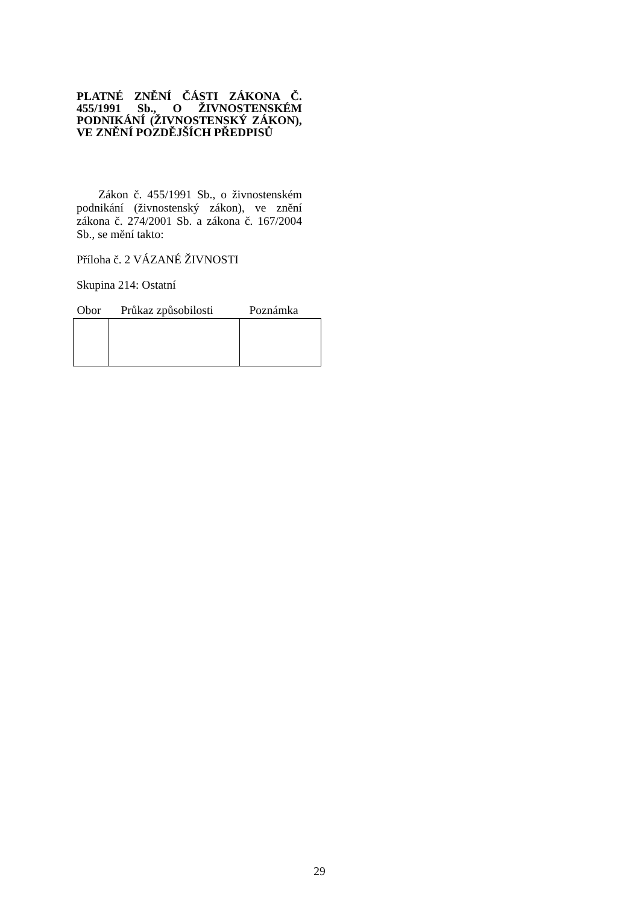PLATNÉ ZNĚNÍ ČÁSTI ZÁKONA Č. 455/1991 Sb., O ŽIVNOSTENSKÉM PODNIKÁNÍ (ŽIVNOSTENSKÝ ZÁKON), VE ZNĚNÍ POZDĚJŠÍCH PŘEDPISŮ
Zákon č. 455/1991 Sb., o živnostenském podnikání (živnostenský zákon), ve znění zákona č. 274/2001 Sb. a zákona č. 167/2004 Sb., se mění takto:
Příloha č. 2 VÁZANÉ ŽIVNOSTI
Skupina 214: Ostatní
| Obor | Průkaz způsobilosti | Poznámka |
| --- | --- | --- |
29